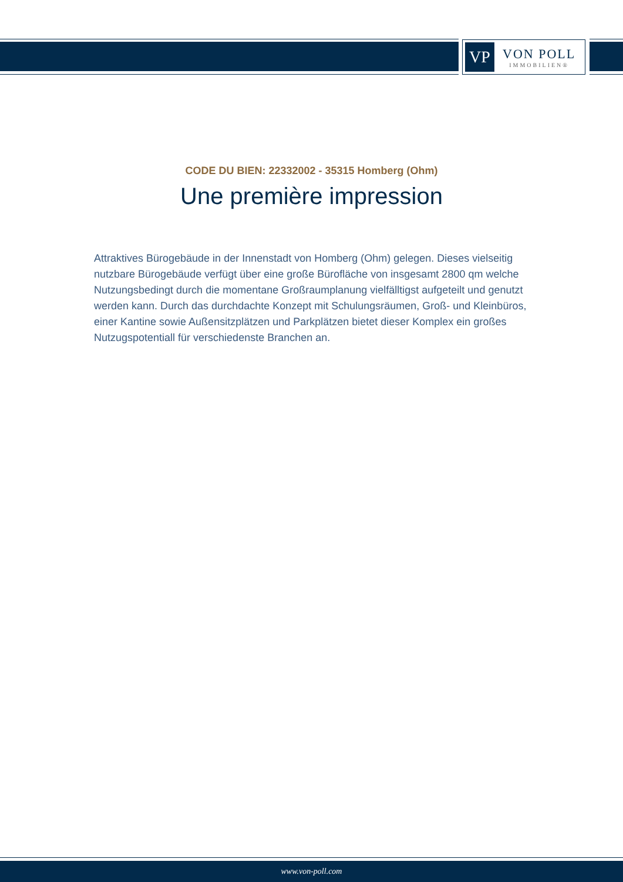VP
VON POLL
IMMOBILIEN®
CODE DU BIEN: 22332002 - 35315 Homberg (Ohm)
Une première impression
Attraktives Bürogebäude in der Innenstadt von Homberg (Ohm) gelegen. Dieses vielseitig nutzbare Bürogebäude verfügt über eine große Bürofläche von insgesamt 2800 qm welche Nutzungsbedingt durch die momentane Großraumplanung vielfälltigst aufgeteilt und genutzt werden kann. Durch das durchdachte Konzept mit Schulungsräumen, Groß- und Kleinbüros, einer Kantine sowie Außensitzplätzen und Parkplätzen bietet dieser Komplex ein großes Nutzugspotentiall für verschiedenste Branchen an.
www.von-poll.com